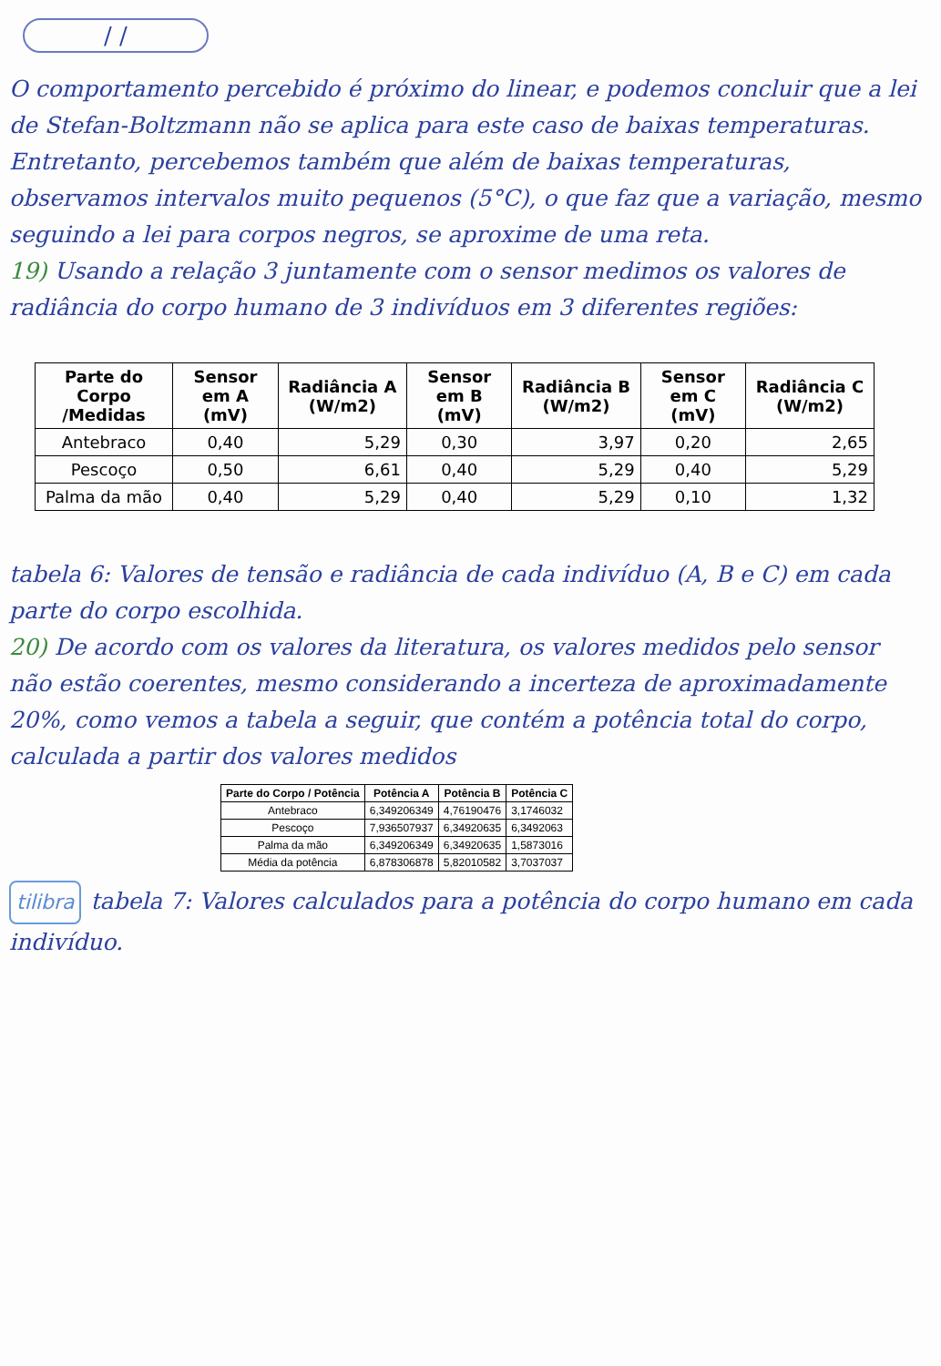/ /
O comportamento percebido é próximo do linear, e podemos concluir que a lei de Stefan-Boltzmann não se aplica para este caso de baixas temperaturas. Entretanto, percebemos também que além de baixas temperaturas, observamos intervalos muito pequenos (5°C), o que faz que a variação, mesmo seguindo a lei para corpos negros, se aproxime de uma reta.
19) Usando a relação 3 juntamente com o sensor medimos os valores de radiância do corpo humano de 3 indivíduos em 3 diferentes regiões:
| Parte do Corpo /Medidas | Sensor em A (mV) | Radiância A (W/m2) | Sensor em B (mV) | Radiância B (W/m2) | Sensor em C (mV) | Radiância C (W/m2) |
| --- | --- | --- | --- | --- | --- | --- |
| Antebraco | 0,40 | 5,29 | 0,30 | 3,97 | 0,20 | 2,65 |
| Pescoço | 0,50 | 6,61 | 0,40 | 5,29 | 0,40 | 5,29 |
| Palma da mão | 0,40 | 5,29 | 0,40 | 5,29 | 0,10 | 1,32 |
tabela 6: Valores de tensão e radiância de cada indivíduo (A, B e C) em cada parte do corpo escolhida.
20) De acordo com os valores da literatura, os valores medidos pelo sensor não estão coerentes, mesmo considerando a incerteza de aproximadamente 20%, como vemos a tabela a seguir, que contém a potência total do corpo, calculada a partir dos valores medidos
| Parte do Corpo / Potência | Potência A | Potência B | Potência C |
| --- | --- | --- | --- |
| Antebraco | 6,349206349 | 4,76190476 | 3,1746032 |
| Pescoço | 7,936507937 | 6,34920635 | 6,3492063 |
| Palma da mão | 6,349206349 | 6,34920635 | 1,5873016 |
| Média da potência | 6,878306878 | 5,82010582 | 3,7037037 |
tilibra tabela 7: Valores calculados para a potência do corpo humano em cada indivíduo.